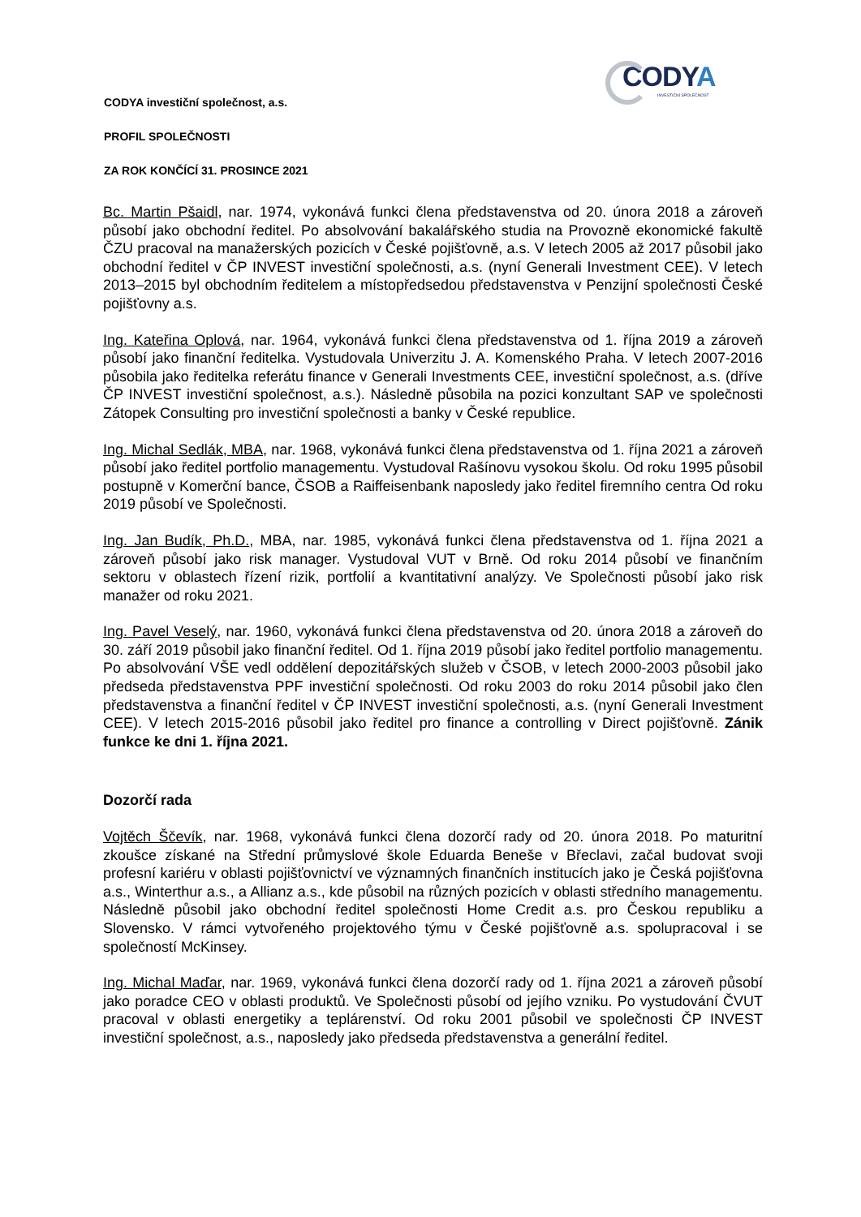CODYA
INVESTIČNÍ SPOLEČNOST
CODYA investiční společnost, a.s.
PROFIL SPOLEČNOSTI
ZA ROK KONČÍCÍ 31. PROSINCE 2021
Bc. Martin Pšaidl, nar. 1974, vykonává funkci člena představenstva od 20. února 2018 a zároveň působí jako obchodní ředitel. Po absolvování bakalářského studia na Provozně ekonomické fakultě ČZU pracoval na manažerských pozicích v České pojišťovně, a.s. V letech 2005 až 2017 působil jako obchodní ředitel v ČP INVEST investiční společnosti, a.s. (nyní Generali Investment CEE). V letech 2013–2015 byl obchodním ředitelem a místopředsedou představenstva v Penzijní společnosti České pojišťovny a.s.
Ing. Kateřina Oplová, nar. 1964, vykonává funkci člena představenstva od 1. října 2019 a zároveň působí jako finanční ředitelka. Vystudovala Univerzitu J. A. Komenského Praha. V letech 2007-2016 působila jako ředitelka referátu finance v Generali Investments CEE, investiční společnost, a.s. (dříve ČP INVEST investiční společnost, a.s.). Následně působila na pozici konzultant SAP ve společnosti Zátopek Consulting pro investiční společnosti a banky v České republice.
Ing. Michal Sedlák, MBA, nar. 1968, vykonává funkci člena představenstva od 1. října 2021 a zároveň působí jako ředitel portfolio managementu. Vystudoval Rašínovu vysokou školu. Od roku 1995 působil postupně v Komerční bance, ČSOB a Raiffeisenbank naposledy jako ředitel firemního centra Od roku 2019 působí ve Společnosti.
Ing. Jan Budík, Ph.D., MBA, nar. 1985, vykonává funkci člena představenstva od 1. října 2021 a zároveň působí jako risk manager. Vystudoval VUT v Brně. Od roku 2014 působí ve finančním sektoru v oblastech řízení rizik, portfolií a kvantitativní analýzy. Ve Společnosti působí jako risk manažer od roku 2021.
Ing. Pavel Veselý, nar. 1960, vykonává funkci člena představenstva od 20. února 2018 a zároveň do 30. září 2019 působil jako finanční ředitel. Od 1. října 2019 působí jako ředitel portfolio managementu. Po absolvování VŠE vedl oddělení depozitářských služeb v ČSOB, v letech 2000-2003 působil jako předseda představenstva PPF investiční společnosti. Od roku 2003 do roku 2014 působil jako člen představenstva a finanční ředitel v ČP INVEST investiční společnosti, a.s. (nyní Generali Investment CEE). V letech 2015-2016 působil jako ředitel pro finance a controlling v Direct pojišťovně. Zánik funkce ke dni 1. října 2021.
Dozorčí rada
Vojtěch Ščevík, nar. 1968, vykonává funkci člena dozorčí rady od 20. února 2018. Po maturitní zkoušce získané na Střední průmyslové škole Eduarda Beneše v Břeclavi, začal budovat svoji profesní kariéru v oblasti pojišťovnictví ve významných finančních institucích jako je Česká pojišťovna a.s., Winterthur a.s., a Allianz a.s., kde působil na různých pozicích v oblasti středního managementu. Následně působil jako obchodní ředitel společnosti Home Credit a.s. pro Českou republiku a Slovensko. V rámci vytvořeného projektového týmu v České pojišťovně a.s. spolupracoval i se společností McKinsey.
Ing. Michal Maďar, nar. 1969, vykonává funkci člena dozorčí rady od 1. října 2021 a zároveň působí jako poradce CEO v oblasti produktů. Ve Společnosti působí od jejího vzniku. Po vystudování ČVUT pracoval v oblasti energetiky a teplárenství. Od roku 2001 působil ve společnosti ČP INVEST investiční společnost, a.s., naposledy jako předseda představenstva a generální ředitel.